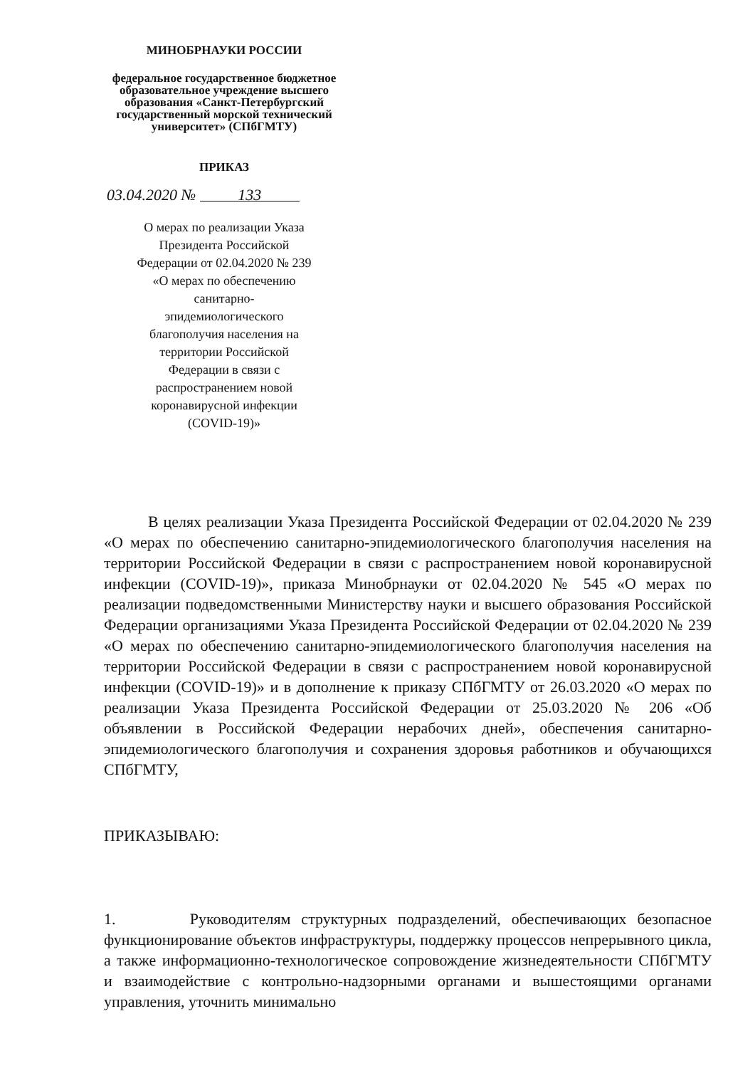МИНОБРНАУКИ РОССИИ
федеральное государственное бюджетное образовательное учреждение высшего образования «Санкт-Петербургский государственный морской технический университет» (СПбГМТУ)
ПРИКАЗ
03.04.2020 № 133
О мерах по реализации Указа Президента Российской Федерации от 02.04.2020 № 239 «О мерах по обеспечению санитарно-эпидемиологического благополучия населения на территории Российской Федерации в связи с распространением новой коронавирусной инфекции (COVID-19)»
В целях реализации Указа Президента Российской Федерации от 02.04.2020 № 239 «О мерах по обеспечению санитарно-эпидемиологического благополучия населения на территории Российской Федерации в связи с распространением новой коронавирусной инфекции (COVID-19)», приказа Минобрнауки от 02.04.2020 № 545 «О мерах по реализации подведомственными Министерству науки и высшего образования Российской Федерации организациями Указа Президента Российской Федерации от 02.04.2020 № 239 «О мерах по обеспечению санитарно-эпидемиологического благополучия населения на территории Российской Федерации в связи с распространением новой коронавирусной инфекции (COVID-19)» и в дополнение к приказу СПбГМТУ от 26.03.2020 «О мерах по реализации Указа Президента Российской Федерации от 25.03.2020 № 206 «Об объявлении в Российской Федерации нерабочих дней», обеспечения санитарно-эпидемиологического благополучия и сохранения здоровья работников и обучающихся СПбГМТУ,
ПРИКАЗЫВАЮ:
1. Руководителям структурных подразделений, обеспечивающих безопасное функционирование объектов инфраструктуры, поддержку процессов непрерывного цикла, а также информационно-технологическое сопровождение жизнедеятельности СПбГМТУ и взаимодействие с контрольно-надзорными органами и вышестоящими органами управления, уточнить минимально